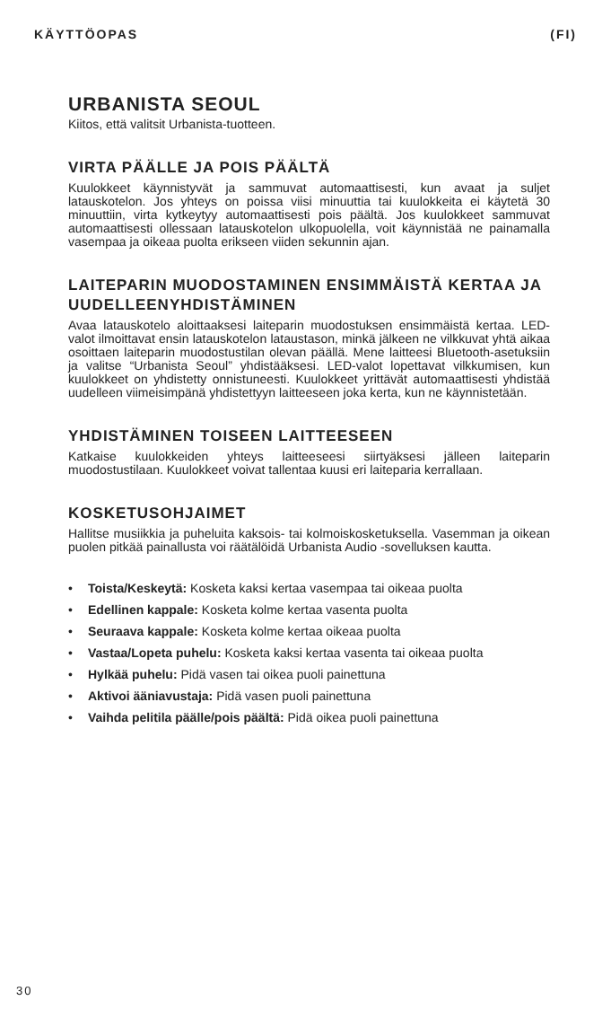KÄYTTÖOPAS (FI)
URBANISTA SEOUL
Kiitos, että valitsit Urbanista-tuotteen.
VIRTA PÄÄLLE JA POIS PÄÄLTÄ
Kuulokkeet käynnistyvät ja sammuvat automaattisesti, kun avaat ja suljet latauskotelon. Jos yhteys on poissa viisi minuuttia tai kuulokkeita ei käytetä 30 minuuttiin, virta kytkeytyy automaattisesti pois päältä. Jos kuulokkeet sammuvat automaattisesti ollessaan latauskotelon ulkopuolella, voit käynnistää ne painamalla vasempaa ja oikeaa puolta erikseen viiden sekunnin ajan.
LAITEPARIN MUODOSTAMINEN ENSIMMÄISTÄ KERTAA JA UUDELLEENYHDISTÄMINEN
Avaa latauskotelo aloittaaksesi laiteparin muodostuksen ensimmäistä kertaa. LED-valot ilmoittavat ensin latauskotelon lataustason, minkä jälkeen ne vilkkuvat yhtä aikaa osoittaen laiteparin muodostustilan olevan päällä. Mene laitteesi Bluetooth-asetuksiin ja valitse “Urbanista Seoul” yhdistääksesi. LED-valot lopettavat vilkkumisen, kun kuulokkeet on yhdistetty onnistuneesti. Kuulokkeet yrittävät automaattisesti yhdistää uudelleen viimeisimpänä yhdistettyyn laitteeseen joka kerta, kun ne käynnistetään.
YHDISTÄMINEN TOISEEN LAITTEESEEN
Katkaise kuulokkeiden yhteys laitteeseesi siirtyäksesi jälleen laiteparin muodostustilaan. Kuulokkeet voivat tallentaa kuusi eri laiteparia kerrallaan.
KOSKETUSOHJAIMET
Hallitse musiikkia ja puheluita kaksois- tai kolmoiskosketuksella. Vasemman ja oikean puolen pitkää painallusta voi räätälöidä Urbanista Audio -sovelluksen kautta.
• Toista/Keskeytä: Kosketa kaksi kertaa vasempaa tai oikeaa puolta
• Edellinen kappale: Kosketa kolme kertaa vasenta puolta
• Seuraava kappale: Kosketa kolme kertaa oikeaa puolta
• Vastaa/Lopeta puhelu: Kosketa kaksi kertaa vasenta tai oikeaa puolta
• Hylkää puhelu: Pidä vasen tai oikea puoli painettuna
• Aktivoi ääniavustaja: Pidä vasen puoli painettuna
• Vaihda pelitila päälle/pois päältä: Pidä oikea puoli painettuna
30